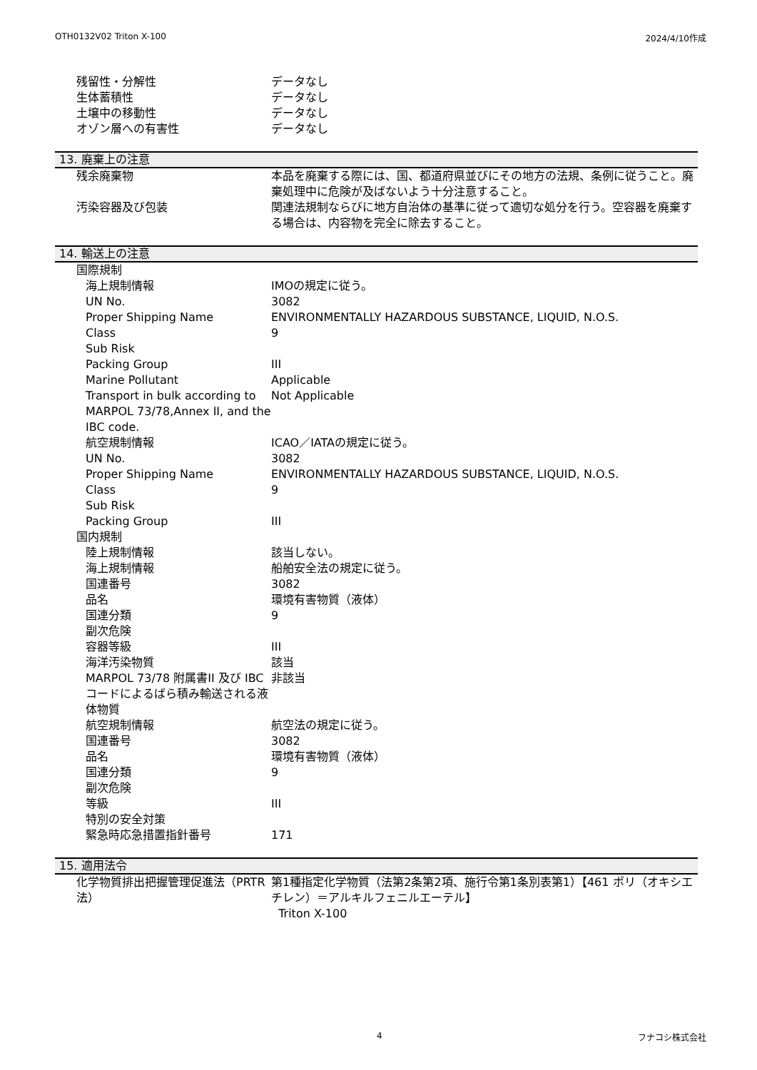OTH0132V02 Triton X-100 2024/4/10作成
| 残留性・分解性 | データなし |
| 生体蓄積性 | データなし |
| 土壌中の移動性 | データなし |
| オゾン層への有害性 | データなし |
13. 廃棄上の注意
| 残余廃棄物 | 本品を廃棄する際には、国、都道府県並びにその地方の法規、条例に従うこと。廃棄処理中に危険が及ばないよう十分注意すること。 |
| 汚染容器及び包装 | 関連法規制ならびに地方自治体の基準に従って適切な処分を行う。空容器を廃棄する場合は、内容物を完全に除去すること。 |
14. 輸送上の注意
| 国際規制 | |
| 海上規制情報 | IMOの規定に従う。 |
| UN No. | 3082 |
| Proper Shipping Name | ENVIRONMENTALLY HAZARDOUS SUBSTANCE, LIQUID, N.O.S. |
| Class | 9 |
| Sub Risk | |
| Packing Group | III |
| Marine Pollutant | Applicable |
| Transport in bulk according to MARPOL 73/78,Annex II, and the IBC code. | Not Applicable |
| 航空規制情報 | ICAO／IATAの規定に従う。 |
| UN No. | 3082 |
| Proper Shipping Name | ENVIRONMENTALLY HAZARDOUS SUBSTANCE, LIQUID, N.O.S. |
| Class | 9 |
| Sub Risk | |
| Packing Group | III |
| 国内規制 | |
| 陸上規制情報 | 該当しない。 |
| 海上規制情報 | 船舶安全法の規定に従う。 |
| 国連番号 | 3082 |
| 品名 | 環境有害物質（液体） |
| 国連分類 | 9 |
| 副次危険 | |
| 容器等級 | III |
| 海洋汚染物質 | 該当 |
| MARPOL 73/78 附属書II 及び IBCコードによるばら積み輸送される液体物質 | 非該当 |
| 航空規制情報 | 航空法の規定に従う。 |
| 国連番号 | 3082 |
| 品名 | 環境有害物質（液体） |
| 国連分類 | 9 |
| 副次危険 | |
| 等級 | III |
| 特別の安全対策 | |
| 緊急時応急措置指針番号 | 171 |
15. 適用法令
| 化学物質排出把握管理促進法（PRTR法） | 第1種指定化学物質（法第2条第2項、施行令第1条別表第1）【461 ポリ（オキシエチレン）＝アルキルフェニルエーテル】 Triton X-100 |
4 フナコシ株式会社